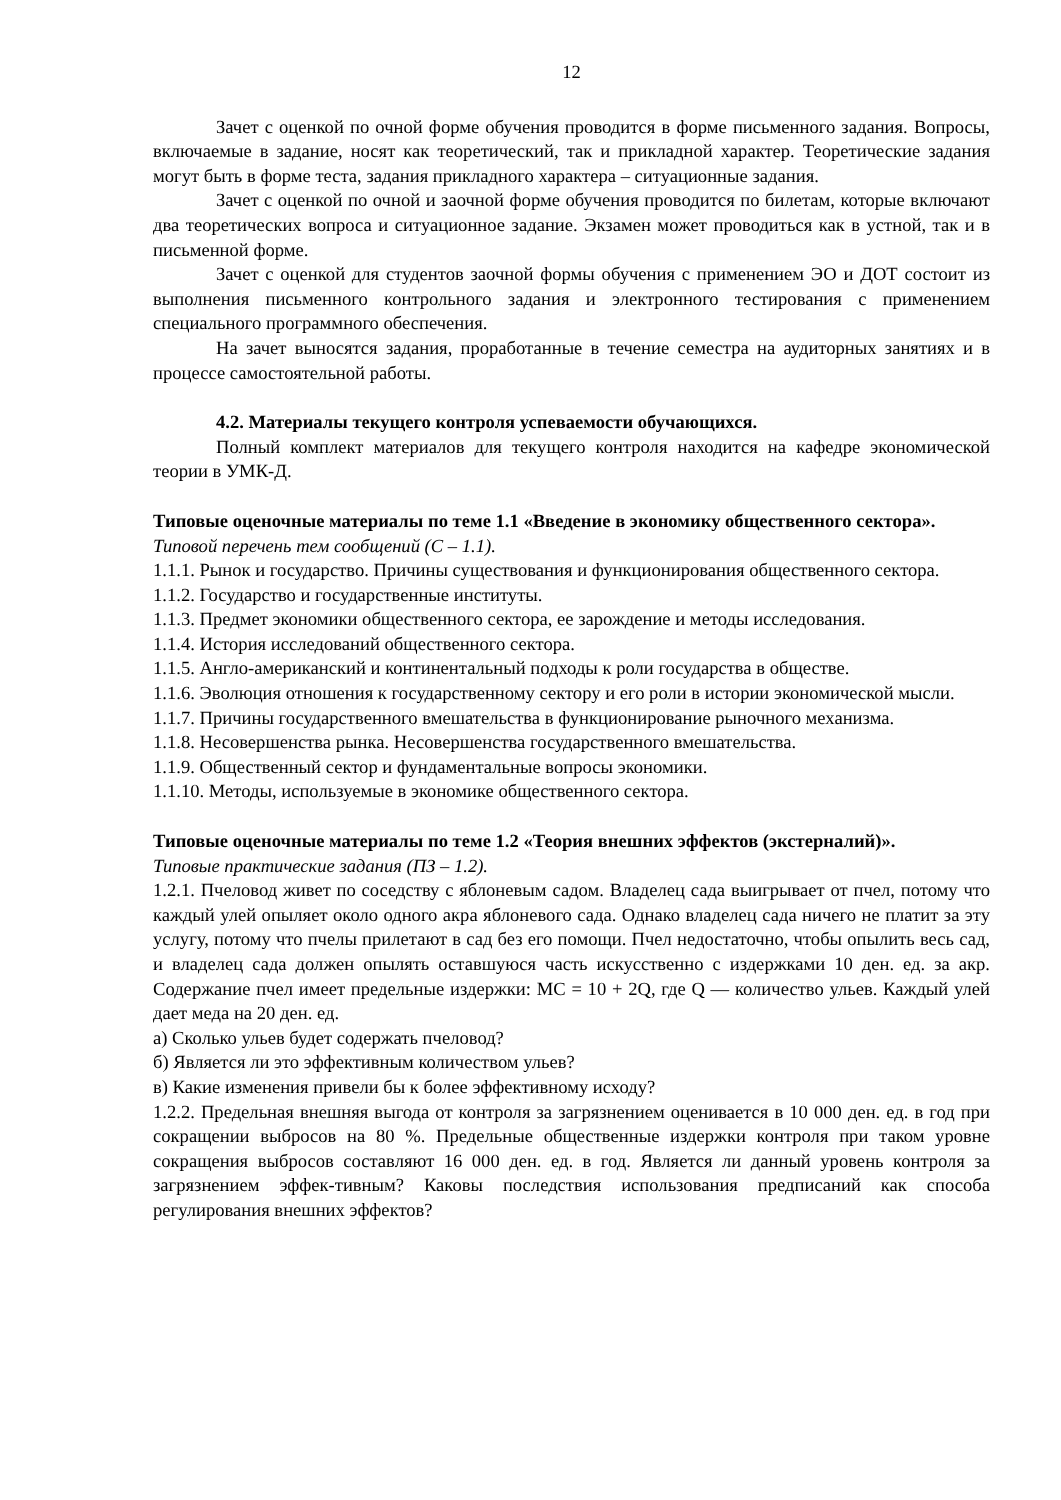12
Зачет с оценкой по очной форме обучения проводится в форме письменного задания. Вопросы, включаемые в задание, носят как теоретический, так и прикладной характер. Теоретические задания могут быть в форме теста, задания прикладного характера – ситуационные задания.
Зачет с оценкой по очной и заочной форме обучения проводится по билетам, которые включают два теоретических вопроса и ситуационное задание. Экзамен может проводиться как в устной, так и в письменной форме.
Зачет с оценкой для студентов заочной формы обучения с применением ЭО и ДОТ состоит из выполнения письменного контрольного задания и электронного тестирования с применением специального программного обеспечения.
На зачет выносятся задания, проработанные в течение семестра на аудиторных занятиях и в процессе самостоятельной работы.
4.2. Материалы текущего контроля успеваемости обучающихся.
Полный комплект материалов для текущего контроля находится на кафедре экономической теории в УМК-Д.
Типовые оценочные материалы по теме 1.1 «Введение в экономику общественного сектора».
Типовой перечень тем сообщений (С – 1.1).
1.1.1. Рынок и государство. Причины существования и функционирования общественного сектора.
1.1.2. Государство и государственные институты.
1.1.3. Предмет экономики общественного сектора, ее зарождение и методы исследования.
1.1.4. История исследований общественного сектора.
1.1.5. Англо-американский и континентальный подходы к роли государства в обществе.
1.1.6. Эволюция отношения к государственному сектору и его роли в истории экономической мысли.
1.1.7. Причины государственного вмешательства в функционирование рыночного механизма.
1.1.8. Несовершенства рынка. Несовершенства государственного вмешательства.
1.1.9. Общественный сектор и фундаментальные вопросы экономики.
1.1.10. Методы, используемые в экономике общественного сектора.
Типовые оценочные материалы по теме 1.2 «Теория внешних эффектов (экстерналий)».
Типовые практические задания (ПЗ – 1.2).
1.2.1. Пчеловод живет по соседству с яблоневым садом. Владелец сада выигрывает от пчел, потому что каждый улей опыляет около одного акра яблоневого сада. Однако владелец сада ничего не платит за эту услугу, потому что пчелы прилетают в сад без его помощи. Пчел недостаточно, чтобы опылить весь сад, и владелец сада должен опылять оставшуюся часть искусственно с издержками 10 ден. ед. за акр. Содержание пчел имеет предельные издержки: MC = 10 + 2Q, где Q — количество ульев. Каждый улей дает меда на 20 ден. ед.
а) Сколько ульев будет содержать пчеловод?
б) Является ли это эффективным количеством ульев?
в) Какие изменения привели бы к более эффективному исходу?
1.2.2. Предельная внешняя выгода от контроля за загрязнением оценивается в 10 000 ден. ед. в год при сокращении выбросов на 80 %. Предельные общественные издержки контроля при таком уровне сокращения выбросов составляют 16 000 ден. ед. в год. Является ли данный уровень контроля за загрязнением эффек-тивным? Каковы последствия использования предписаний как способа регулирования внешних эффектов?